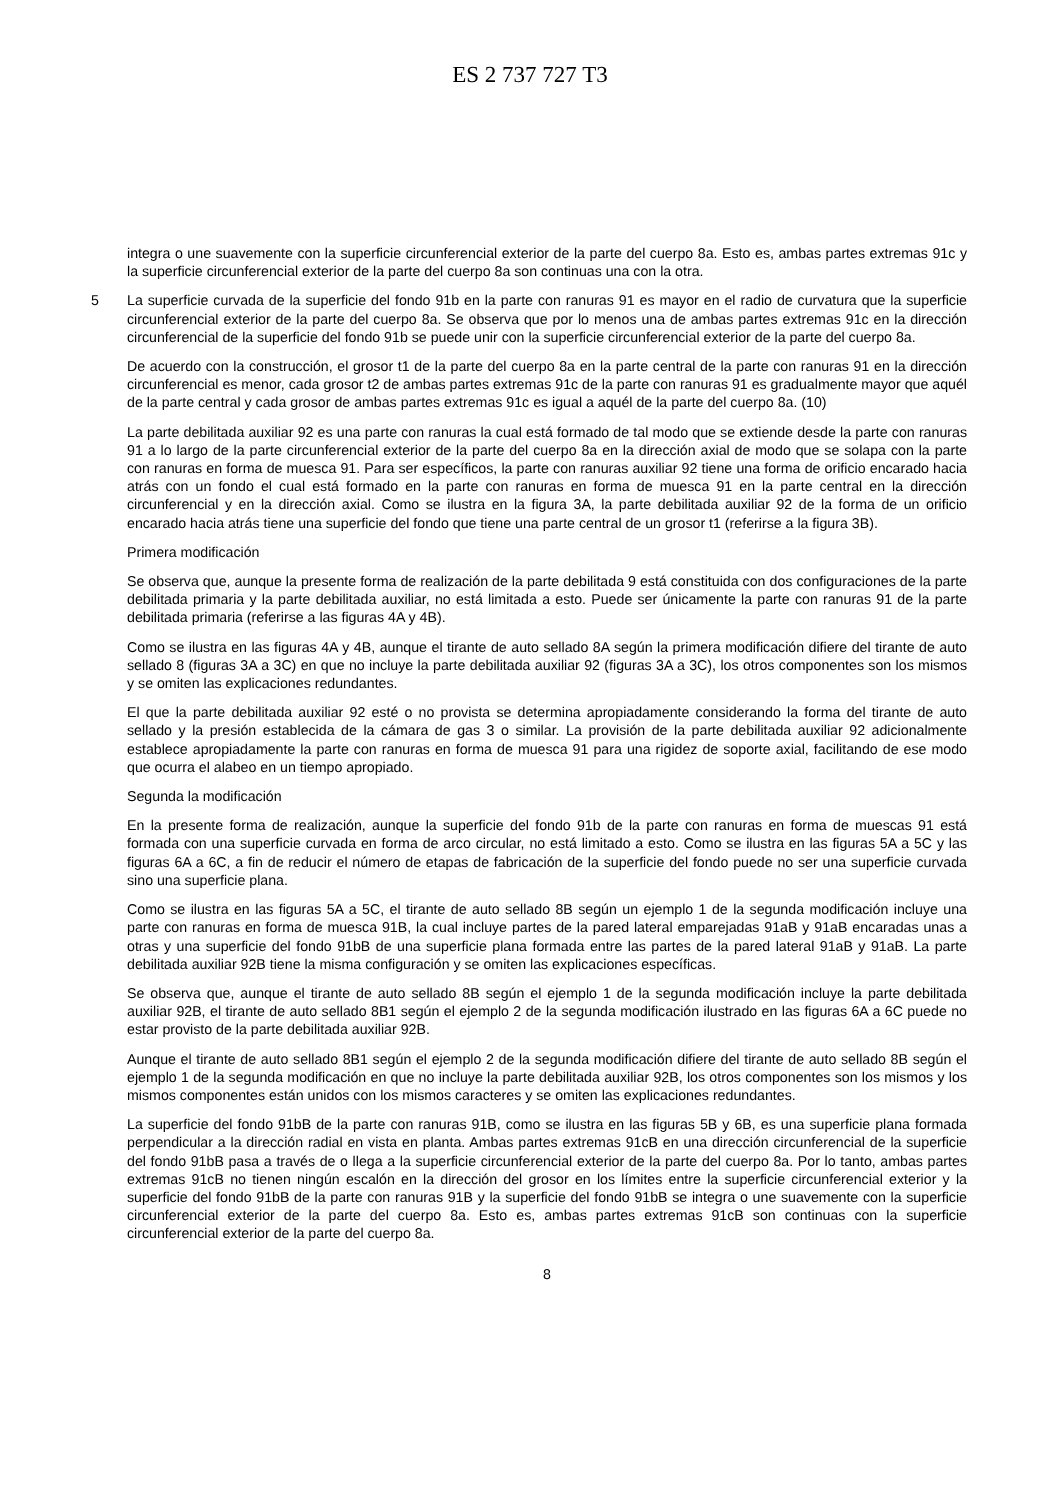ES 2 737 727 T3
integra o une suavemente con la superficie circunferencial exterior de la parte del cuerpo 8a. Esto es, ambas partes extremas 91c y la superficie circunferencial exterior de la parte del cuerpo 8a son continuas una con la otra.
La superficie curvada de la superficie del fondo 91b en la parte con ranuras 91 es mayor en el radio de curvatura que 5 la superficie circunferencial exterior de la parte del cuerpo 8a. Se observa que por lo menos una de ambas partes extremas 91c en la dirección circunferencial de la superficie del fondo 91b se puede unir con la superficie circunferencial exterior de la parte del cuerpo 8a.
De acuerdo con la construcción, el grosor t1 de la parte del cuerpo 8a en la parte central de la parte con ranuras 91 en la dirección circunferencial es menor, cada grosor t2 de ambas partes extremas 91c de la parte con ranuras 91 es gradualmente mayor que aquél de la parte central y cada grosor de ambas partes extremas 91c es igual a aquél de la parte del cuerpo 8a. (10)
La parte debilitada auxiliar 92 es una parte con ranuras la cual está formado de tal modo que se extiende desde la parte con ranuras 91 a lo largo de la parte circunferencial exterior de la parte del cuerpo 8a en la dirección axial de modo que se solapa con la parte con ranuras en forma de muesca 91. Para ser específicos, la parte con ranuras auxiliar 92 tiene una forma de orificio encarado hacia atrás con un fondo el cual está formado en la parte con ranuras en forma de muesca 91 en la parte central en la dirección circunferencial y en la dirección axial. Como se ilustra en la figura 3A, la parte debilitada auxiliar 92 de la forma de un orificio encarado hacia atrás tiene una superficie del fondo que tiene una parte central de un grosor t1 (referirse a la figura 3B).
Primera modificación
Se observa que, aunque la presente forma de realización de la parte debilitada 9 está constituida con dos configuraciones de la parte debilitada primaria y la parte debilitada auxiliar, no está limitada a esto. Puede ser únicamente la parte con ranuras 91 de la parte debilitada primaria (referirse a las figuras 4A y 4B).
Como se ilustra en las figuras 4A y 4B, aunque el tirante de auto sellado 8A según la primera modificación difiere del tirante de auto sellado 8 (figuras 3A a 3C) en que no incluye la parte debilitada auxiliar 92 (figuras 3A a 3C), los otros componentes son los mismos y se omiten las explicaciones redundantes.
El que la parte debilitada auxiliar 92 esté o no provista se determina apropiadamente considerando la forma del tirante de auto sellado y la presión establecida de la cámara de gas 3 o similar. La provisión de la parte debilitada auxiliar 92 adicionalmente establece apropiadamente la parte con ranuras en forma de muesca 91 para una rigidez de soporte axial, facilitando de ese modo que ocurra el alabeo en un tiempo apropiado.
Segunda la modificación
En la presente forma de realización, aunque la superficie del fondo 91b de la parte con ranuras en forma de muescas 91 está formada con una superficie curvada en forma de arco circular, no está limitado a esto. Como se ilustra en las figuras 5A a 5C y las figuras 6A a 6C, a fin de reducir el número de etapas de fabricación de la superficie del fondo puede no ser una superficie curvada sino una superficie plana.
Como se ilustra en las figuras 5A a 5C, el tirante de auto sellado 8B según un ejemplo 1 de la segunda modificación incluye una parte con ranuras en forma de muesca 91B, la cual incluye partes de la pared lateral emparejadas 91aB y 91aB encaradas unas a otras y una superficie del fondo 91bB de una superficie plana formada entre las partes de la pared lateral 91aB y 91aB. La parte debilitada auxiliar 92B tiene la misma configuración y se omiten las explicaciones específicas.
Se observa que, aunque el tirante de auto sellado 8B según el ejemplo 1 de la segunda modificación incluye la parte debilitada auxiliar 92B, el tirante de auto sellado 8B1 según el ejemplo 2 de la segunda modificación ilustrado en las figuras 6A a 6C puede no estar provisto de la parte debilitada auxiliar 92B.
Aunque el tirante de auto sellado 8B1 según el ejemplo 2 de la segunda modificación difiere del tirante de auto sellado 8B según el ejemplo 1 de la segunda modificación en que no incluye la parte debilitada auxiliar 92B, los otros componentes son los mismos y los mismos componentes están unidos con los mismos caracteres y se omiten las explicaciones redundantes.
La superficie del fondo 91bB de la parte con ranuras 91B, como se ilustra en las figuras 5B y 6B, es una superficie plana formada perpendicular a la dirección radial en vista en planta. Ambas partes extremas 91cB en una dirección circunferencial de la superficie del fondo 91bB pasa a través de o llega a la superficie circunferencial exterior de la parte del cuerpo 8a. Por lo tanto, ambas partes extremas 91cB no tienen ningún escalón en la dirección del grosor en los límites entre la superficie circunferencial exterior y la superficie del fondo 91bB de la parte con ranuras 91B y la superficie del fondo 91bB se integra o une suavemente con la superficie circunferencial exterior de la parte del cuerpo 8a. Esto es, ambas partes extremas 91cB son continuas con la superficie circunferencial exterior de la parte del cuerpo 8a.
8